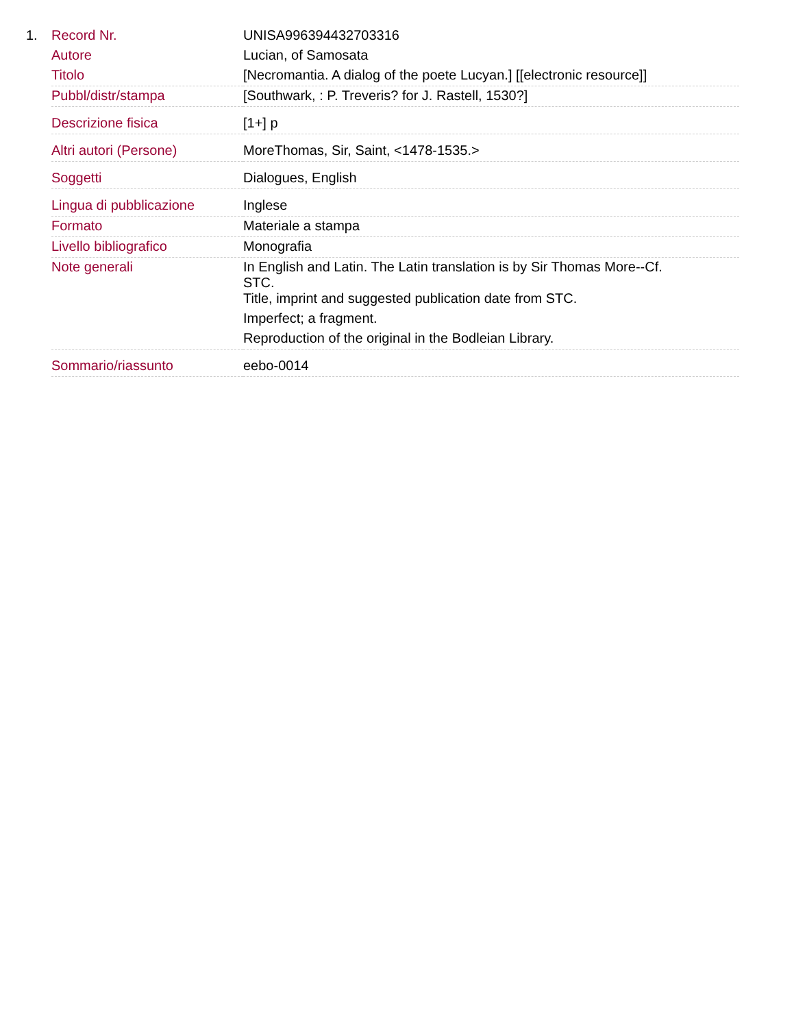1.
| Record Nr. | UNISA996394432703316 |
| Autore | Lucian, of Samosata |
| Titolo | [Necromantia. A dialog of the poete Lucyan.] [[electronic resource]] |
| Pubbl/distr/stampa | [Southwark, : P. Treveris? for J. Rastell, 1530?] |
| Descrizione fisica | [1+] p |
| Altri autori (Persone) | MoreThomas, Sir, Saint, <1478-1535.> |
| Soggetti | Dialogues, English |
| Lingua di pubblicazione | Inglese |
| Formato | Materiale a stampa |
| Livello bibliografico | Monografia |
| Note generali | In English and Latin. The Latin translation is by Sir Thomas More--Cf. STC. Title, imprint and suggested publication date from STC. Imperfect; a fragment. Reproduction of the original in the Bodleian Library. |
| Sommario/riassunto | eebo-0014 |